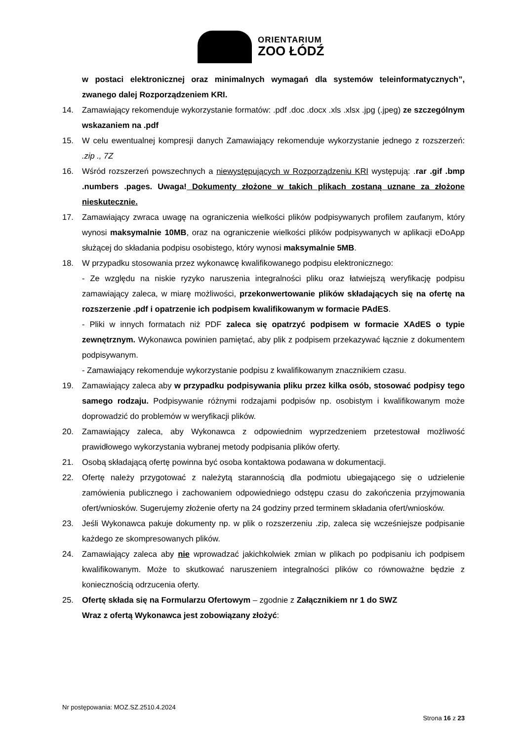ORIENTARIUM
ZOO ŁÓDŹ
w postaci elektronicznej oraz minimalnych wymagań dla systemów teleinformatycznych”, zwanego dalej Rozporządzeniem KRI.
14. Zamawiający rekomenduje wykorzystanie formatów: .pdf .doc .docx .xls .xlsx .jpg (.jpeg) ze szczególnym wskazaniem na .pdf
15. W celu ewentualnej kompresji danych Zamawiający rekomenduje wykorzystanie jednego z rozszerzeń: .zip ., 7Z
16. Wśród rozszerzeń powszechnych a niewystępujących w Rozporządzeniu KRI występują: .rar .gif .bmp .numbers .pages. Uwaga! Dokumenty złożone w takich plikach zostaną uznane za złożone nieskutecznie.
17. Zamawiający zwraca uwagę na ograniczenia wielkości plików podpisywanych profilem zaufanym, który wynosi maksymalnie 10MB, oraz na ograniczenie wielkości plików podpisywanych w aplikacji eDoApp służącej do składania podpisu osobistego, który wynosi maksymalnie 5MB.
18. W przypadku stosowania przez wykonawcę kwalifikowanego podpisu elektronicznego:
- Ze względu na niskie ryzyko naruszenia integralności pliku oraz łatwiejszą weryfikację podpisu zamawiający zaleca, w miarę możliwości, przekonwertowanie plików składających się na ofertę na rozszerzenie .pdf i opatrzenie ich podpisem kwalifikowanym w formacie PAdES.
- Pliki w innych formatach niż PDF zaleca się opatrzyć podpisem w formacie XAdES o typie zewnętrznym. Wykonawca powinien pamiętać, aby plik z podpisem przekazywać łącznie z dokumentem podpisywanym.
- Zamawiający rekomenduje wykorzystanie podpisu z kwalifikowanym znacznikiem czasu.
19. Zamawiający zaleca aby w przypadku podpisywania pliku przez kilka osób, stosować podpisy tego samego rodzaju. Podpisywanie różnymi rodzajami podpisów np. osobistym i kwalifikowanym może doprowadzić do problemów w weryfikacji plików.
20. Zamawiający zaleca, aby Wykonawca z odpowiednim wyprzedzeniem przetestował możliwość prawidłowego wykorzystania wybranej metody podpisania plików oferty.
21. Osobą składającą ofertę powinna być osoba kontaktowa podawana w dokumentacji.
22. Ofertę należy przygotować z należytą starannością dla podmiotu ubiegającego się o udzielenie zamówienia publicznego i zachowaniem odpowiedniego odstępu czasu do zakończenia przyjmowania ofert/wniosków. Sugerujemy złożenie oferty na 24 godziny przed terminem składania ofert/wniosków.
23. Jeśli Wykonawca pakuje dokumenty np. w plik o rozszerzeniu .zip, zaleca się wcześniejsze podpisanie każdego ze skompresowanych plików.
24. Zamawiający zaleca aby nie wprowadzać jakichkolwiek zmian w plikach po podpisaniu ich podpisem kwalifikowanym. Może to skutkować naruszeniem integralności plików co równoważne będzie z koniecznością odrzucenia oferty.
25. Ofertę składa się na Formularzu Ofertowym – zgodnie z Załącznikiem nr 1 do SWZ
Wraz z ofertą Wykonawca jest zobowiązany złożyć:
Nr postępowania: MOZ.SZ.2510.4.2024
Strona 16 z 23